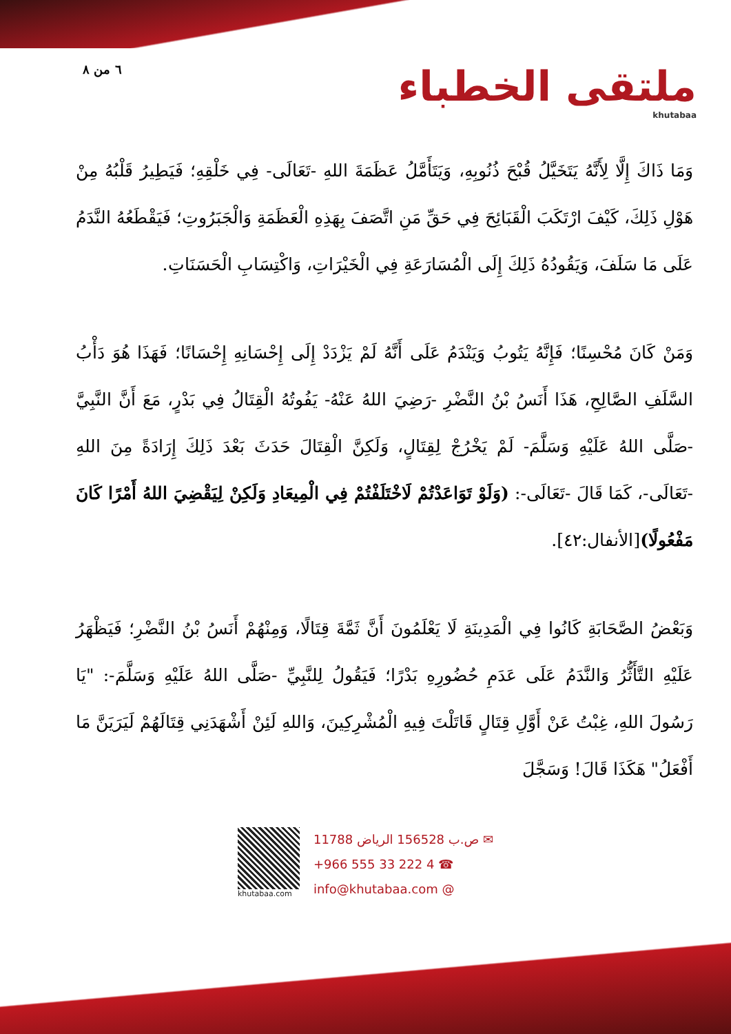٦ من ٨
ملتقى الخطباء
khutabaa
وَمَا ذَاكَ إِلَّا لِأَنَّهُ يَتَخَيَّلُ قُبْحَ ذُنُوبِهِ، وَيَتَأَمَّلُ عَظَمَةَ اللهِ -تَعَالَى- فِي خَلْقِهِ؛ فَيَطِيرُ قَلْبُهُ مِنْ هَوْلِ ذَلِكَ، كَيْفَ ارْتَكَبَ الْقَبَائِحَ فِي حَقِّ مَنِ اتَّصَفَ بِهَذِهِ الْعَظَمَةِ وَالْجَبَرُوتِ؛ فَيَقْطَعُهُ النَّدَمُ عَلَى مَا سَلَفَ، وَيَقُودُهُ ذَلِكَ إِلَى الْمُسَارَعَةِ فِي الْخَيْرَاتِ، وَاكْتِسَابِ الْحَسَنَاتِ.
وَمَنْ كَانَ مُحْسِنًا؛ فَإِنَّهُ يَتُوبُ وَيَنْدَمُ عَلَى أَنَّهُ لَمْ يَزْدَدْ إِلَى إِحْسَانِهِ إِحْسَانًا؛ فَهَذَا هُوَ دَأْبُ السَّلَفِ الصَّالِحِ، هَذَا أَنَسُ بْنُ النَّضْرِ -رَضِيَ اللهُ عَنْهُ- يَفُوتُهُ الْقِتَالُ فِي بَدْرٍ، مَعَ أَنَّ النَّبِيَّ -صَلَّى اللهُ عَلَيْهِ وَسَلَّمَ- لَمْ يَخْرُجْ لِقِتَالٍ، وَلَكِنَّ الْقِتَالَ حَدَثَ بَعْدَ ذَلِكَ إِرَادَةً مِنَ اللهِ -تَعَالَى-، كَمَا قَالَ -تَعَالَى-: (وَلَوْ تَوَاعَدْتُمْ لَاخْتَلَفْتُمْ فِي الْمِيعَادِ وَلَكِنْ لِيَقْضِيَ اللهُ أَمْرًا كَانَ مَفْعُولًا)[الأنفال:٤٢].
وَبَعْضُ الصَّحَابَةِ كَانُوا فِي الْمَدِينَةِ لَا يَعْلَمُونَ أَنَّ ثَمَّةَ قِتَالًا، وَمِنْهُمْ أَنَسُ بْنُ النَّضْرِ؛ فَيَظْهَرُ عَلَيْهِ التَّأَثُّرُ وَالنَّدَمُ عَلَى عَدَمِ حُضُورِهِ بَدْرًا؛ فَيَقُولُ لِلنَّبِيِّ -صَلَّى اللهُ عَلَيْهِ وَسَلَّمَ-: "يَا رَسُولَ اللهِ، غِبْتُ عَنْ أَوَّلِ قِتَالٍ قَاتَلْتَ فِيهِ الْمُشْرِكِينَ، وَاللهِ لَئِنْ أَشْهَدَنِي قِتَالَهُمْ لَيَرَيَنَّ مَا أَفْعَلُ" هَكَذَا قَالَ! وَسَجَّلَ
khutabaa.com
ص.ب 156528 الرياض 11788 ✉
+966 555 33 222 4 ☎
info@khutabaa.com @